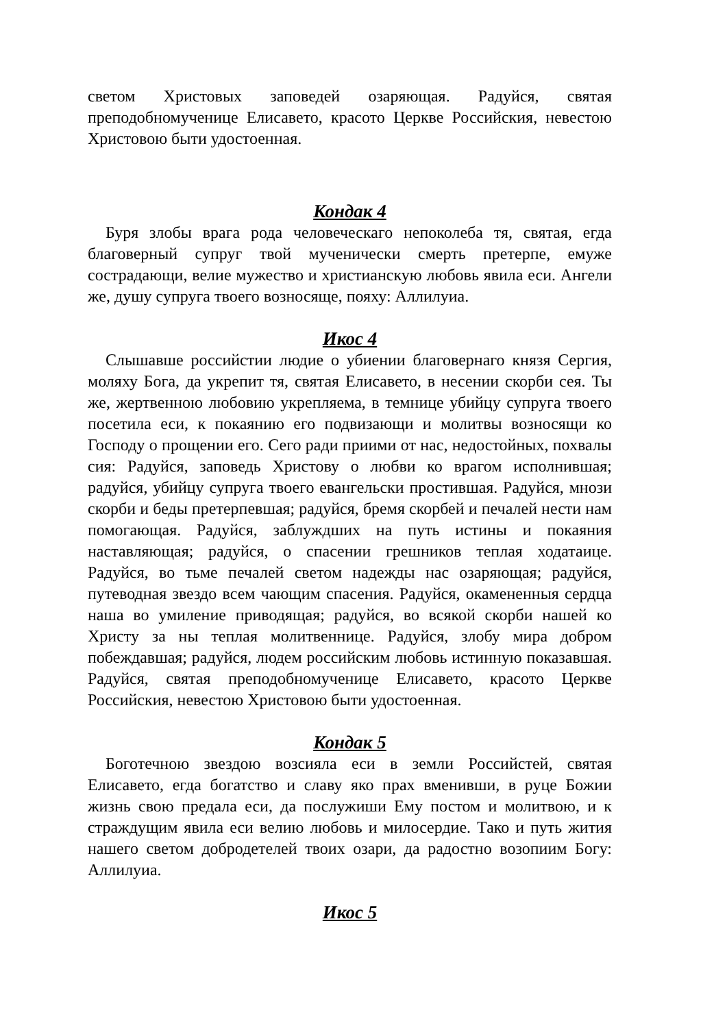светом Христовых заповедей озаряющая. Радуйся, святая преподобномученице Елисавето, красото Церкве Российския, невестою Христовою быти удостоенная.
Кондак 4
Буря злобы врага рода человеческаго непоколеба тя, святая, егда благоверный супруг твой мученически смерть претерпе, емуже сострадающи, велие мужество и христианскую любовь явила еси. Ангели же, душу супруга твоего возносяще, пояху: Аллилуиа.
Икос 4
Слышавше российстии людие о убиении благовернаго князя Сергия, моляху Бога, да укрепит тя, святая Елисавето, в несении скорби сея. Ты же, жертвенною любовию укрепляема, в темнице убийцу супруга твоего посетила еси, к покаянию его подвизающи и молитвы возносящи ко Господу о прощении его. Сего ради приими от нас, недостойных, похвалы сия: Радуйся, заповедь Христову о любви ко врагом исполнившая; радуйся, убийцу супруга твоего евангельски простившая. Радуйся, мнози скорби и беды претерпевшая; радуйся, бремя скорбей и печалей нести нам помогающая. Радуйся, заблуждших на путь истины и покаяния наставляющая; радуйся, о спасении грешников теплая ходатаице. Радуйся, во тьме печалей светом надежды нас озаряющая; радуйся, путеводная звездо всем чающим спасения. Радуйся, окамененныя сердца наша во умиление приводящая; радуйся, во всякой скорби нашей ко Христу за ны теплая молитвеннице. Радуйся, злобу мира добром побеждавшая; радуйся, людем российским любовь истинную показавшая. Радуйся, святая преподобномученице Елисавето, красото Церкве Российския, невестою Христовою быти удостоенная.
Кондак 5
Боготечною звездою возсияла еси в земли Российстей, святая Елисавето, егда богатство и славу яко прах вменивши, в руце Божии жизнь свою предала еси, да послужиши Ему постом и молитвою, и к страждущим явила еси велию любовь и милосердие. Тако и путь жития нашего светом добродетелей твоих озари, да радостно возопиим Богу: Аллилуиа.
Икос 5